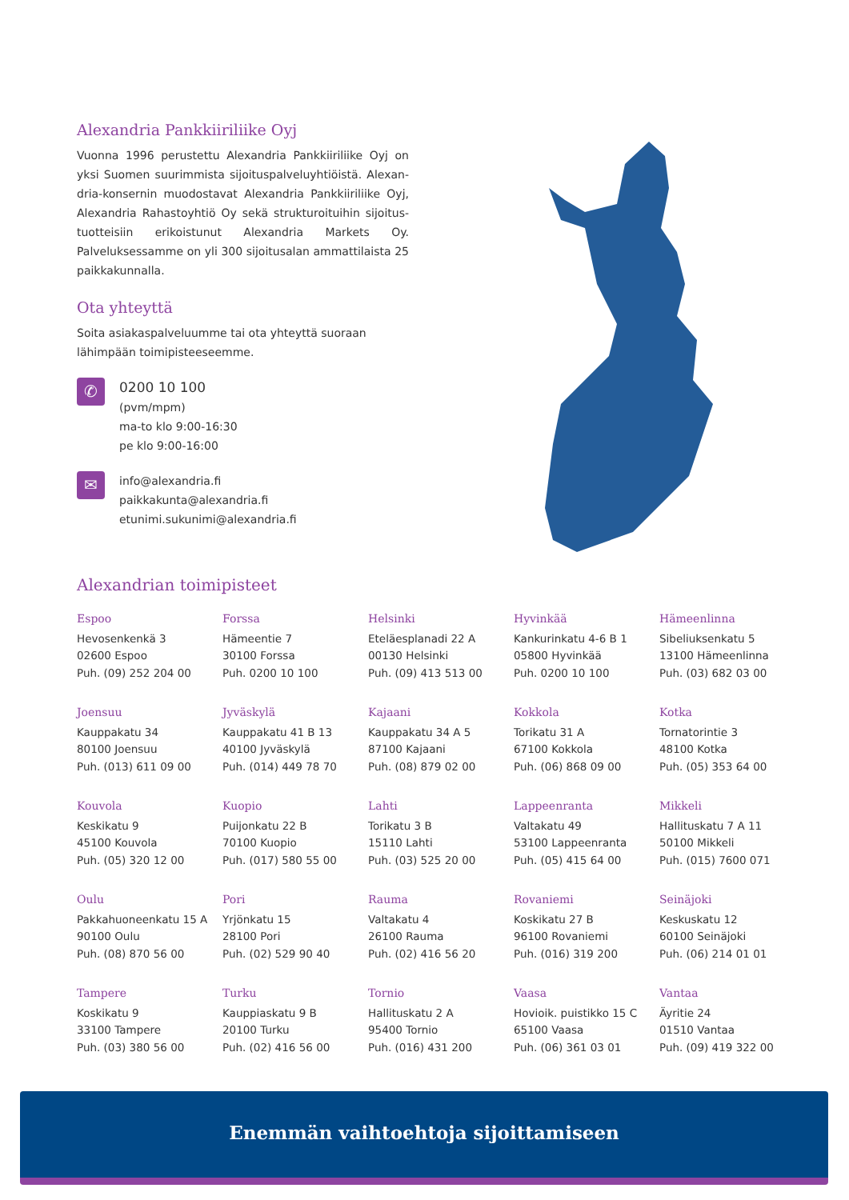Alexandria Pankkiiriliike Oyj
Vuonna 1996 perustettu Alexandria Pankkiiriliike Oyj on yksi Suomen suurimmista sijoituspalveluyhtiöistä. Alexan­dria-konsernin muodostavat Alexandria Pankkiiriliike Oyj, Alexandria Rahastoyhtiö Oy sekä strukturoituihin sijoitus­tuotteisiin erikoistunut Alexandria Markets Oy. Palveluksessamme on yli 300 sijoitusalan ammattilaista 25 paikkakunnalla.
Ota yhteyttä
Soita asiakaspalveluumme tai ota yhteyttä suoraan lähimpään toimipisteeseemme.
✆
0200 10 100
(pvm/mpm)
ma-to klo 9:00-16:30
pe klo 9:00-16:00
✉
info@alexandria.fi
paikkakunta@alexandria.fi
etunimi.sukunimi@alexandria.fi
Alexandrian toimipisteet
Espoo
Hevosenkenkä 3
02600 Espoo
Puh. (09) 252 204 00
Forssa
Hämeentie 7
30100 Forssa
Puh. 0200 10 100
Helsinki
Eteläesplanadi 22 A
00130 Helsinki
Puh. (09) 413 513 00
Hyvinkää
Kankurinkatu 4-6 B 1
05800 Hyvinkää
Puh. 0200 10 100
Hämeenlinna
Sibeliuksenkatu 5
13100 Hämeenlinna
Puh. (03) 682 03 00
Joensuu
Kauppakatu 34
80100 Joensuu
Puh. (013) 611 09 00
Jyväskylä
Kauppakatu 41 B 13
40100 Jyväskylä
Puh. (014) 449 78 70
Kajaani
Kauppakatu 34 A 5
87100 Kajaani
Puh. (08) 879 02 00
Kokkola
Torikatu 31 A
67100 Kokkola
Puh. (06) 868 09 00
Kotka
Tornatorintie 3
48100 Kotka
Puh. (05) 353 64 00
Kouvola
Keskikatu 9
45100 Kouvola
Puh. (05) 320 12 00
Kuopio
Puijonkatu 22 B
70100 Kuopio
Puh. (017) 580 55 00
Lahti
Torikatu 3 B
15110 Lahti
Puh. (03) 525 20 00
Lappeenranta
Valtakatu 49
53100 Lappeenranta
Puh. (05) 415 64 00
Mikkeli
Hallituskatu 7 A 11
50100 Mikkeli
Puh. (015) 7600 071
Oulu
Pakkahuoneenkatu 15 A
90100 Oulu
Puh. (08) 870 56 00
Pori
Yrjönkatu 15
28100 Pori
Puh. (02) 529 90 40
Rauma
Valtakatu 4
26100 Rauma
Puh. (02) 416 56 20
Rovaniemi
Koskikatu 27 B
96100 Rovaniemi
Puh. (016) 319 200
Seinäjoki
Keskuskatu 12
60100 Seinäjoki
Puh. (06) 214 01 01
Tampere
Koskikatu 9
33100 Tampere
Puh. (03) 380 56 00
Turku
Kauppiaskatu 9 B
20100 Turku
Puh. (02) 416 56 00
Tornio
Hallituskatu 2 A
95400 Tornio
Puh. (016) 431 200
Vaasa
Hovioik. puistikko 15 C
65100 Vaasa
Puh. (06) 361 03 01
Vantaa
Äyritie 24
01510 Vantaa
Puh. (09) 419 322 00
Enemmän vaihtoehtoja sijoittamiseen